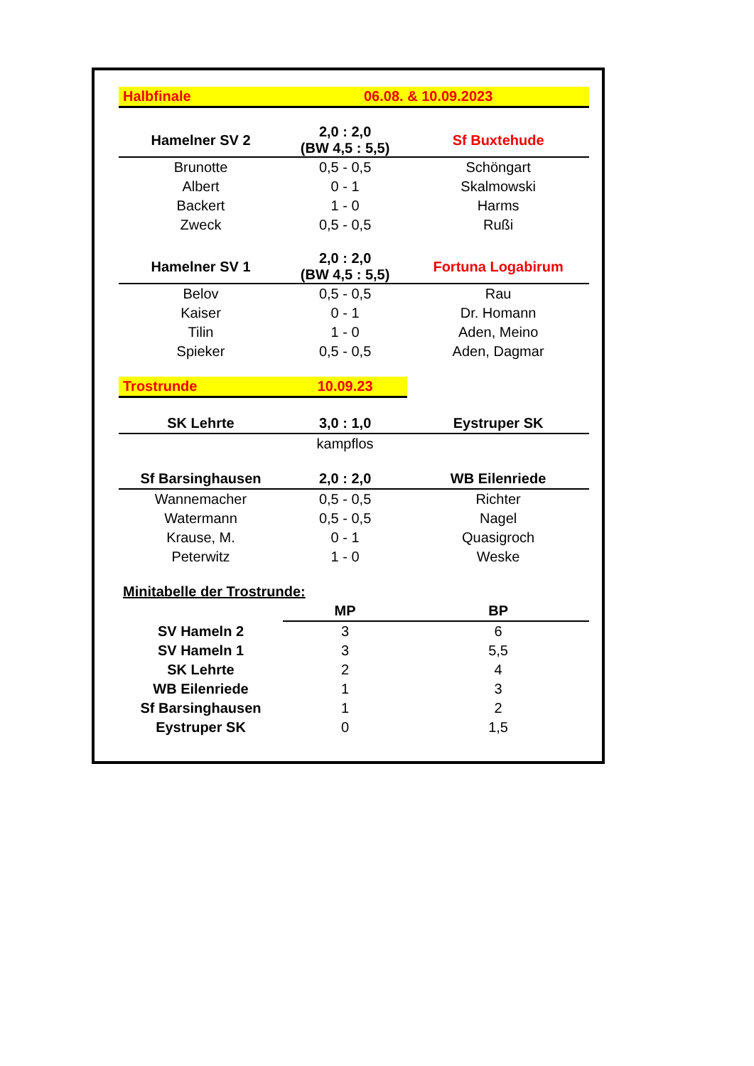| Halbfinale | 06.08. & 10.09.2023 | |
| Hamelner SV 2 | 2,0 : 2,0 (BW 4,5 : 5,5) | Sf Buxtehude |
| Brunotte | 0,5 - 0,5 | Schöngart |
| Albert | 0 - 1 | Skalmowski |
| Backert | 1 - 0 | Harms |
| Zweck | 0,5 - 0,5 | Rußi |
| Hamelner SV 1 | 2,0 : 2,0 (BW 4,5 : 5,5) | Fortuna Logabirum |
| Belov | 0,5 - 0,5 | Rau |
| Kaiser | 0 - 1 | Dr. Homann |
| Tilin | 1 - 0 | Aden, Meino |
| Spieker | 0,5 - 0,5 | Aden, Dagmar |
| Trostrunde | 10.09.23 | |
| SK Lehrte | 3,0 : 1,0 | Eystruper SK |
| | kampflos | |
| Sf Barsinghausen | 2,0 : 2,0 | WB Eilenriede |
| Wannemacher | 0,5 - 0,5 | Richter |
| Watermann | 0,5 - 0,5 | Nagel |
| Krause, M. | 0 - 1 | Quasigroch |
| Peterwitz | 1 - 0 | Weske |
| Minitabelle der Trostrunde: | | |
| | MP | BP |
| SV Hameln 2 | 3 | 6 |
| SV Hameln 1 | 3 | 5,5 |
| SK Lehrte | 2 | 4 |
| WB Eilenriede | 1 | 3 |
| Sf Barsinghausen | 1 | 2 |
| Eystruper SK | 0 | 1,5 |